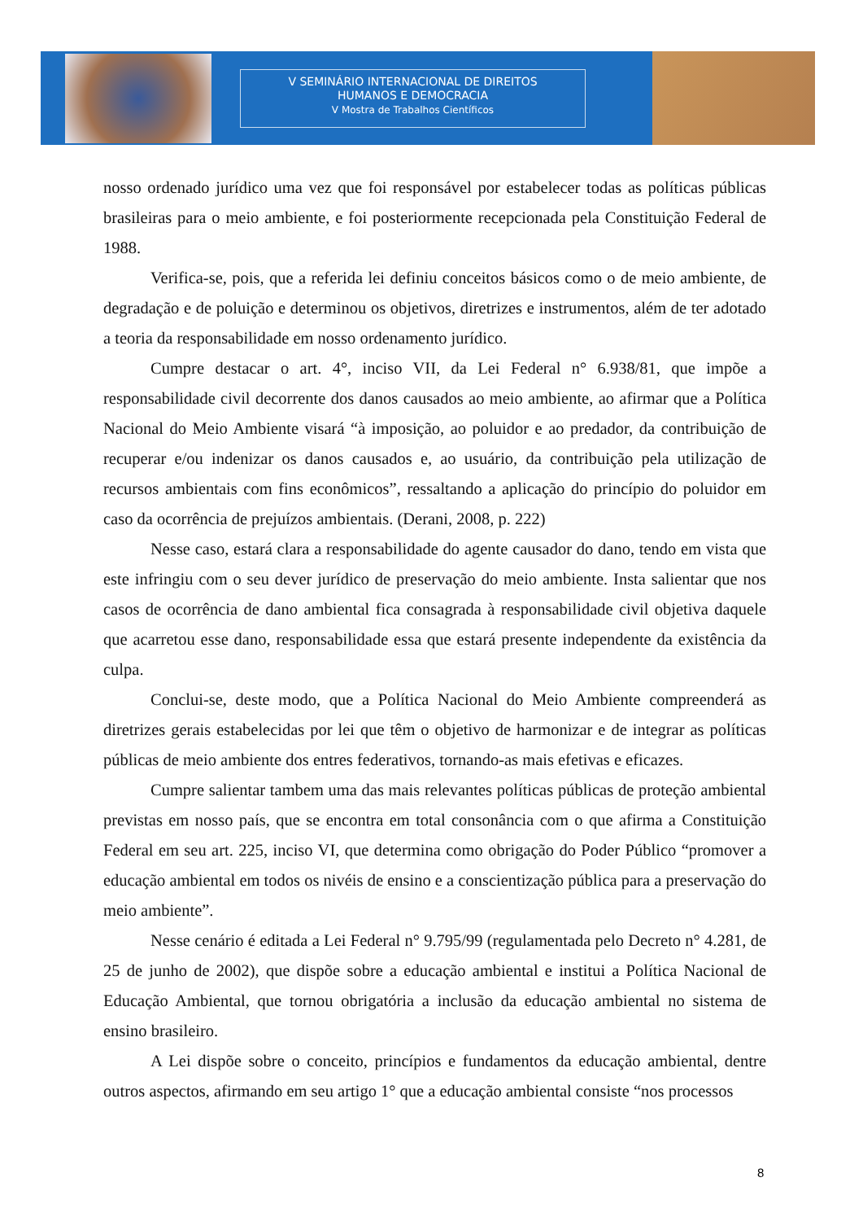V SEMINÁRIO INTERNACIONAL DE DIREITOS
HUMANOS E DEMOCRACIA
V Mostra de Trabalhos Científicos
nosso ordenado jurídico uma vez que foi responsável por estabelecer todas as políticas públicas brasileiras para o meio ambiente, e foi posteriormente recepcionada pela Constituição Federal de 1988.
Verifica-se, pois, que a referida lei definiu conceitos básicos como o de meio ambiente, de degradação e de poluição e determinou os objetivos, diretrizes e instrumentos, além de ter adotado a teoria da responsabilidade em nosso ordenamento jurídico.
Cumpre destacar o art. 4°, inciso VII, da Lei Federal n° 6.938/81, que impõe a responsabilidade civil decorrente dos danos causados ao meio ambiente, ao afirmar que a Política Nacional do Meio Ambiente visará “à imposição, ao poluidor e ao predador, da contribuição de recuperar e/ou indenizar os danos causados e, ao usuário, da contribuição pela utilização de recursos ambientais com fins econômicos”, ressaltando a aplicação do princípio do poluidor em caso da ocorrência de prejuízos ambientais. (Derani, 2008, p. 222)
Nesse caso, estará clara a responsabilidade do agente causador do dano, tendo em vista que este infringiu com o seu dever jurídico de preservação do meio ambiente. Insta salientar que nos casos de ocorrência de dano ambiental fica consagrada à responsabilidade civil objetiva daquele que acarretou esse dano, responsabilidade essa que estará presente independente da existência da culpa.
Conclui-se, deste modo, que a Política Nacional do Meio Ambiente compreenderá as diretrizes gerais estabelecidas por lei que têm o objetivo de harmonizar e de integrar as políticas públicas de meio ambiente dos entres federativos, tornando-as mais efetivas e eficazes.
Cumpre salientar tambem uma das mais relevantes políticas públicas de proteção ambiental previstas em nosso país, que se encontra em total consonância com o que afirma a Constituição Federal em seu art. 225, inciso VI, que determina como obrigação do Poder Público “promover a educação ambiental em todos os nivéis de ensino e a conscientização pública para a preservação do meio ambiente”.
Nesse cenário é editada a Lei Federal n° 9.795/99 (regulamentada pelo Decreto n° 4.281, de 25 de junho de 2002), que dispõe sobre a educação ambiental e institui a Política Nacional de Educação Ambiental, que tornou obrigatória a inclusão da educação ambiental no sistema de ensino brasileiro.
A Lei dispõe sobre o conceito, princípios e fundamentos da educação ambiental, dentre outros aspectos, afirmando em seu artigo 1° que a educação ambiental consiste “nos processos
8